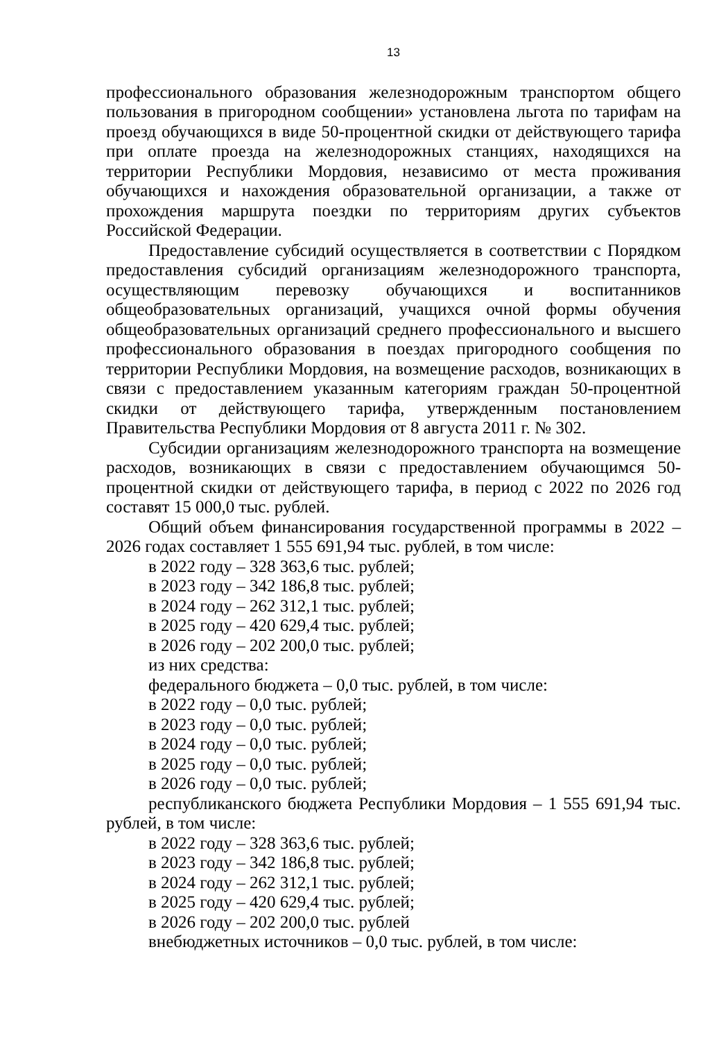13
профессионального образования железнодорожным транспортом общего пользования в пригородном сообщении» установлена льгота по тарифам на проезд обучающихся в виде 50-процентной скидки от действующего тарифа при оплате проезда на железнодорожных станциях, находящихся на территории Республики Мордовия, независимо от места проживания обучающихся и нахождения образовательной организации, а также от прохождения маршрута поездки по территориям других субъектов Российской Федерации.
Предоставление субсидий осуществляется в соответствии с Порядком предоставления субсидий организациям железнодорожного транспорта, осуществляющим перевозку обучающихся и воспитанников общеобразовательных организаций, учащихся очной формы обучения общеобразовательных организаций среднего профессионального и высшего профессионального образования в поездах пригородного сообщения по территории Республики Мордовия, на возмещение расходов, возникающих в связи с предоставлением указанным категориям граждан 50-процентной скидки от действующего тарифа, утвержденным постановлением Правительства Республики Мордовия от 8 августа 2011 г. № 302.
Субсидии организациям железнодорожного транспорта на возмещение расходов, возникающих в связи с предоставлением обучающимся 50-процентной скидки от действующего тарифа, в период с 2022 по 2026 год составят 15 000,0 тыс. рублей.
Общий объем финансирования государственной программы в 2022 – 2026 годах составляет 1 555 691,94 тыс. рублей, в том числе:
в 2022 году – 328 363,6 тыс. рублей;
в 2023 году – 342 186,8 тыс. рублей;
в 2024 году – 262 312,1 тыс. рублей;
в 2025 году – 420 629,4 тыс. рублей;
в 2026 году – 202 200,0 тыс. рублей;
из них средства:
федерального бюджета – 0,0 тыс. рублей, в том числе:
в 2022 году – 0,0 тыс. рублей;
в 2023 году – 0,0 тыс. рублей;
в 2024 году – 0,0 тыс. рублей;
в 2025 году – 0,0 тыс. рублей;
в 2026 году – 0,0 тыс. рублей;
республиканского бюджета Республики Мордовия – 1 555 691,94 тыс. рублей, в том числе:
в 2022 году – 328 363,6 тыс. рублей;
в 2023 году – 342 186,8 тыс. рублей;
в 2024 году – 262 312,1 тыс. рублей;
в 2025 году – 420 629,4 тыс. рублей;
в 2026 году – 202 200,0 тыс. рублей
внебюджетных источников – 0,0 тыс. рублей, в том числе: